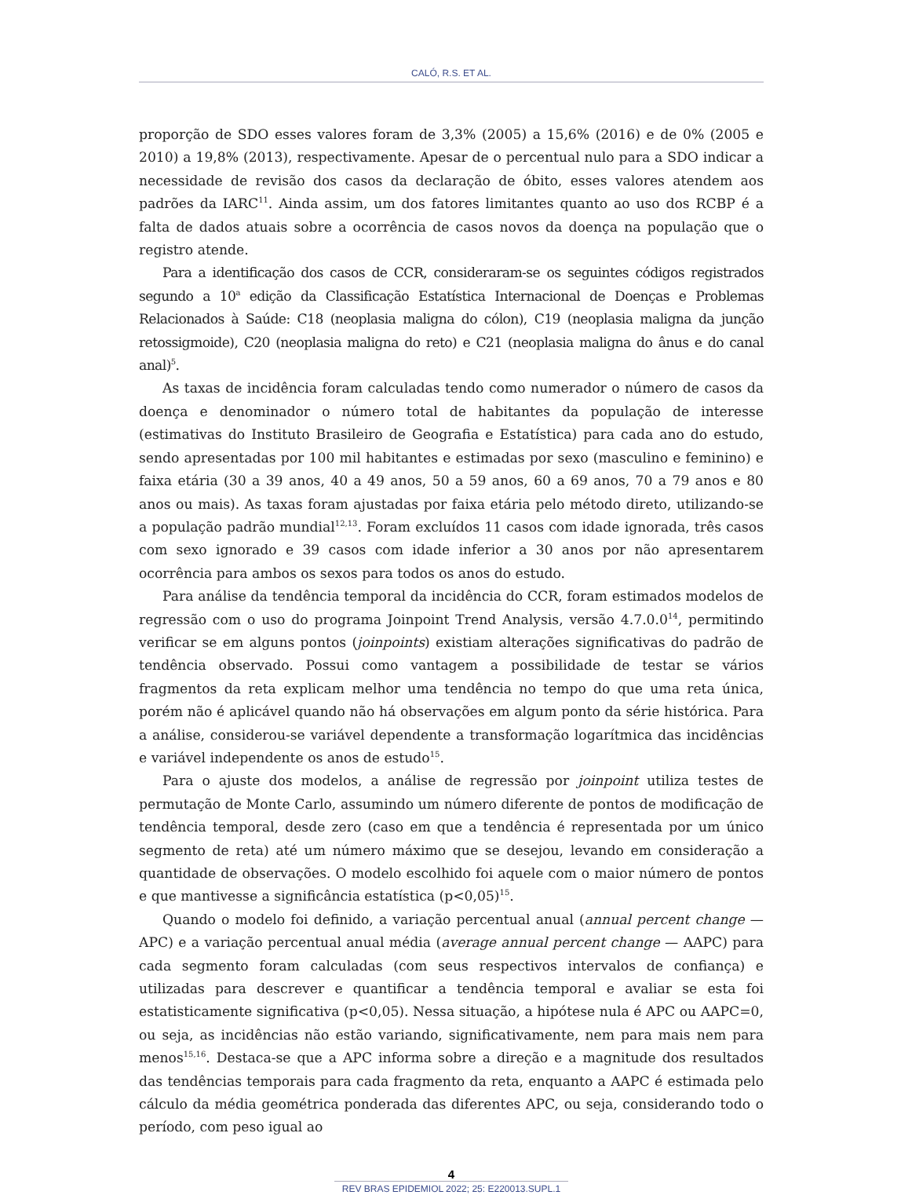CALÓ, R.S. ET AL.
proporção de SDO esses valores foram de 3,3% (2005) a 15,6% (2016) e de 0% (2005 e 2010) a 19,8% (2013), respectivamente. Apesar de o percentual nulo para a SDO indicar a necessidade de revisão dos casos da declaração de óbito, esses valores atendem aos padrões da IARC<sup>11</sup>. Ainda assim, um dos fatores limitantes quanto ao uso dos RCBP é a falta de dados atuais sobre a ocorrência de casos novos da doença na população que o registro atende.
Para a identificação dos casos de CCR, consideraram-se os seguintes códigos registrados segundo a 10<sup>a</sup> edição da Classificação Estatística Internacional de Doenças e Problemas Relacionados à Saúde: C18 (neoplasia maligna do cólon), C19 (neoplasia maligna da junção retossigmoide), C20 (neoplasia maligna do reto) e C21 (neoplasia maligna do ânus e do canal anal)<sup>5</sup>.
As taxas de incidência foram calculadas tendo como numerador o número de casos da doença e denominador o número total de habitantes da população de interesse (estimativas do Instituto Brasileiro de Geografia e Estatística) para cada ano do estudo, sendo apresentadas por 100 mil habitantes e estimadas por sexo (masculino e feminino) e faixa etária (30 a 39 anos, 40 a 49 anos, 50 a 59 anos, 60 a 69 anos, 70 a 79 anos e 80 anos ou mais). As taxas foram ajustadas por faixa etária pelo método direto, utilizando-se a população padrão mundial<sup>12,13</sup>. Foram excluídos 11 casos com idade ignorada, três casos com sexo ignorado e 39 casos com idade inferior a 30 anos por não apresentarem ocorrência para ambos os sexos para todos os anos do estudo.
Para análise da tendência temporal da incidência do CCR, foram estimados modelos de regressão com o uso do programa Joinpoint Trend Analysis, versão 4.7.0.0<sup>14</sup>, permitindo verificar se em alguns pontos (joinpoints) existiam alterações significativas do padrão de tendência observado. Possui como vantagem a possibilidade de testar se vários fragmentos da reta explicam melhor uma tendência no tempo do que uma reta única, porém não é aplicável quando não há observações em algum ponto da série histórica. Para a análise, considerou-se variável dependente a transformação logarítmica das incidências e variável independente os anos de estudo<sup>15</sup>.
Para o ajuste dos modelos, a análise de regressão por joinpoint utiliza testes de permutação de Monte Carlo, assumindo um número diferente de pontos de modificação de tendência temporal, desde zero (caso em que a tendência é representada por um único segmento de reta) até um número máximo que se desejou, levando em consideração a quantidade de observações. O modelo escolhido foi aquele com o maior número de pontos e que mantivesse a significância estatística (p<0,05)<sup>15</sup>.
Quando o modelo foi definido, a variação percentual anual (annual percent change — APC) e a variação percentual anual média (average annual percent change — AAPC) para cada segmento foram calculadas (com seus respectivos intervalos de confiança) e utilizadas para descrever e quantificar a tendência temporal e avaliar se esta foi estatisticamente significativa (p<0,05). Nessa situação, a hipótese nula é APC ou AAPC=0, ou seja, as incidências não estão variando, significativamente, nem para mais nem para menos<sup>15,16</sup>. Destaca-se que a APC informa sobre a direção e a magnitude dos resultados das tendências temporais para cada fragmento da reta, enquanto a AAPC é estimada pelo cálculo da média geométrica ponderada das diferentes APC, ou seja, considerando todo o período, com peso igual ao
4
REV BRAS EPIDEMIOL 2022; 25: E220013.SUPL.1